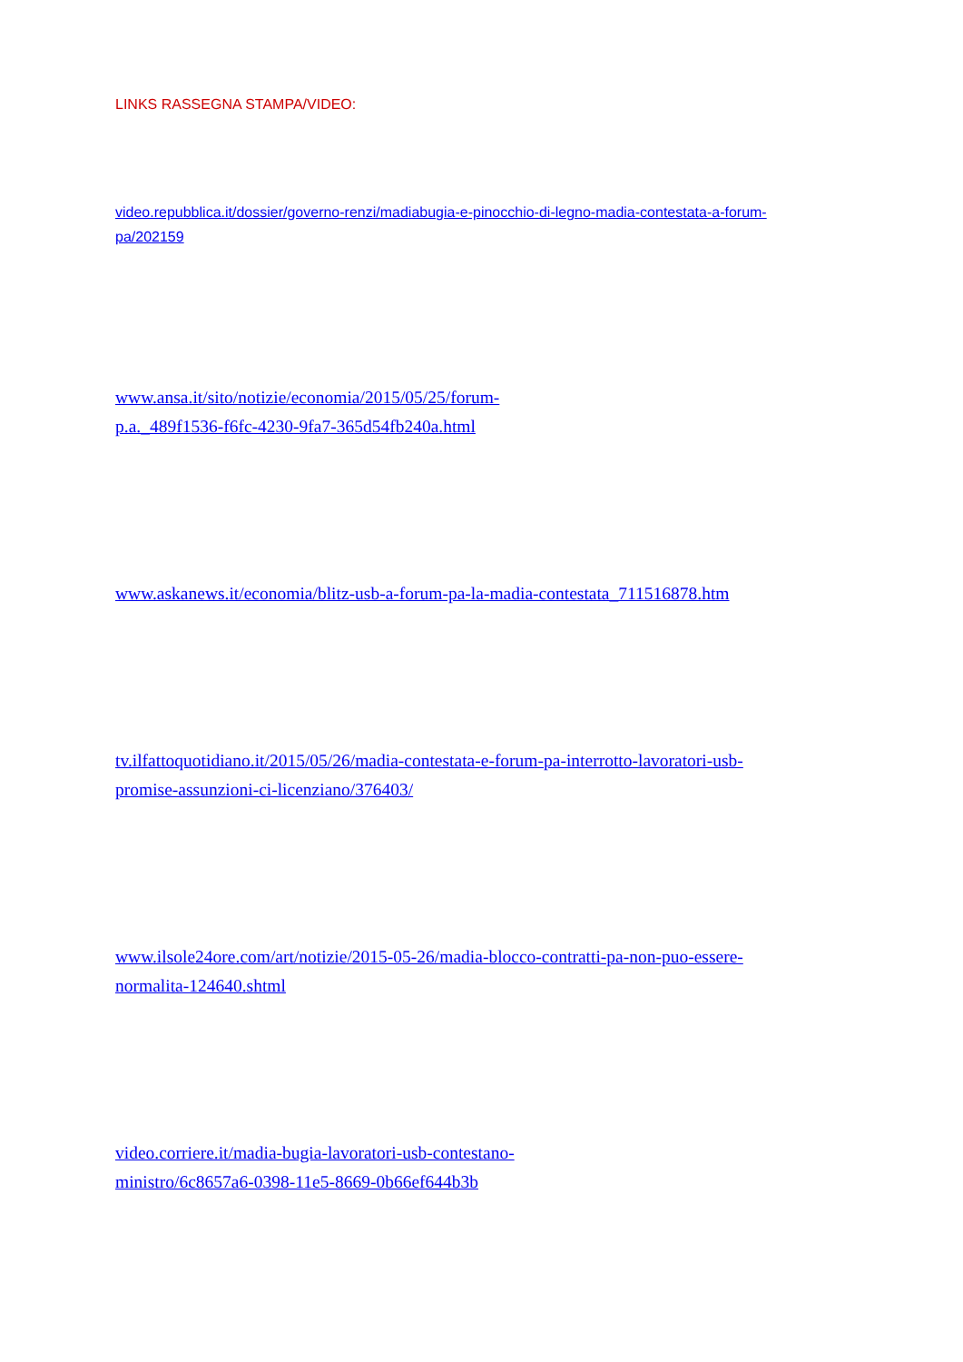LINKS RASSEGNA STAMPA/VIDEO:
video.repubblica.it/dossier/governo-renzi/madiabugia-e-pinocchio-di-legno-madia-contestata-a-forum-
pa/202159
www.ansa.it/sito/notizie/economia/2015/05/25/forum-
p.a._489f1536-f6fc-4230-9fa7-365d54fb240a.html
www.askanews.it/economia/blitz-usb-a-forum-pa-la-madia-contestata_711516878.htm
tv.ilfattoquotidiano.it/2015/05/26/madia-contestata-e-forum-pa-interrotto-lavoratori-usb-
promise-assunzioni-ci-licenziano/376403/
www.ilsole24ore.com/art/notizie/2015-05-26/madia-blocco-contratti-pa-non-puo-essere-
normalita-124640.shtml
video.corriere.it/madia-bugia-lavoratori-usb-contestano-
ministro/6c8657a6-0398-11e5-8669-0b66ef644b3b